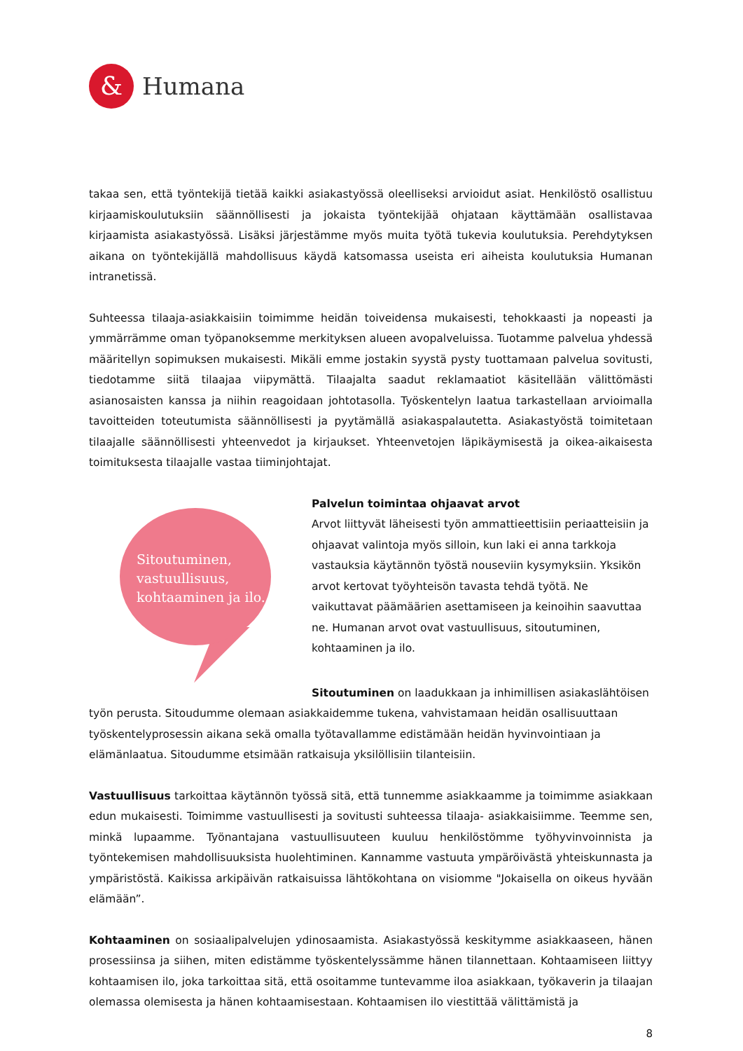&
Humana
takaa sen, että työntekijä tietää kaikki asiakastyössä oleelliseksi arvioidut asiat. Henkilöstö osallistuu kirjaamiskoulutuksiin säännöllisesti ja jokaista työntekijää ohjataan käyttämään osallistavaa kirjaamista asiakastyössä. Lisäksi järjestämme myös muita työtä tukevia koulutuksia. Perehdytyksen aikana on työntekijällä mahdollisuus käydä katsomassa useista eri aiheista koulutuksia Humanan intranetissä.
Suhteessa tilaaja-asiakkaisiin toimimme heidän toiveidensa mukaisesti, tehokkaasti ja nopeasti ja ymmärrämme oman työpanoksemme merkityksen alueen avopalveluissa. Tuotamme palvelua yhdessä määritellyn sopimuksen mukaisesti. Mikäli emme jostakin syystä pysty tuottamaan palvelua sovitusti, tiedotamme siitä tilaajaa viipymättä. Tilaajalta saadut reklamaatiot käsitellään välittömästi asianosaisten kanssa ja niihin reagoidaan johtotasolla. Työskentelyn laatua tarkastellaan arvioimalla tavoitteiden toteutumista säännöllisesti ja pyytämällä asiakaspalautetta. Asiakastyöstä toimitetaan tilaajalle säännöllisesti yhteenvedot ja kirjaukset. Yhteenvetojen läpikäymisestä ja oikea-aikaisesta toimituksesta tilaajalle vastaa tiiminjohtajat.
Sitoutuminen, vastuullisuus, kohtaaminen ja ilo.
Palvelun toimintaa ohjaavat arvot
Arvot liittyvät läheisesti työn ammattieettisiin periaatteisiin ja ohjaavat valintoja myös silloin, kun laki ei anna tarkkoja vastauksia käytännön työstä nouseviin kysymyksiin. Yksikön arvot kertovat työyhteisön tavasta tehdä työtä. Ne vaikuttavat päämäärien asettamiseen ja keinoihin saavuttaa ne. Humanan arvot ovat vastuullisuus, sitoutuminen, kohtaaminen ja ilo.
Sitoutuminen on laadukkaan ja inhimillisen asiakaslähtöisen työn perusta. Sitoudumme olemaan asiakkaidemme tukena, vahvistamaan heidän osallisuuttaan työskentelyprosessin aikana sekä omalla työtavallamme edistämään heidän hyvinvointiaan ja elämänlaatua. Sitoudumme etsimään ratkaisuja yksilöllisiin tilanteisiin.
Vastuullisuus tarkoittaa käytännön työssä sitä, että tunnemme asiakkaamme ja toimimme asiakkaan edun mukaisesti. Toimimme vastuullisesti ja sovitusti suhteessa tilaaja- asiakkaisiimme. Teemme sen, minkä lupaamme. Työnantajana vastuullisuuteen kuuluu henkilöstömme työhyvinvoinnista ja työntekemisen mahdollisuuksista huolehtiminen. Kannamme vastuuta ympäröivästä yhteiskunnasta ja ympäristöstä. Kaikissa arkipäivän ratkaisuissa lähtökohtana on visiomme "Jokaisella on oikeus hyvään elämään”.
Kohtaaminen on sosiaalipalvelujen ydinosaamista. Asiakastyössä keskitymme asiakkaaseen, hänen prosessiinsa ja siihen, miten edistämme työskentelyssämme hänen tilannettaan. Kohtaamiseen liittyy kohtaamisen ilo, joka tarkoittaa sitä, että osoitamme tuntevamme iloa asiakkaan, työkaverin ja tilaajan olemassa olemisesta ja hänen kohtaamisestaan. Kohtaamisen ilo viestittää välittämistä ja
8